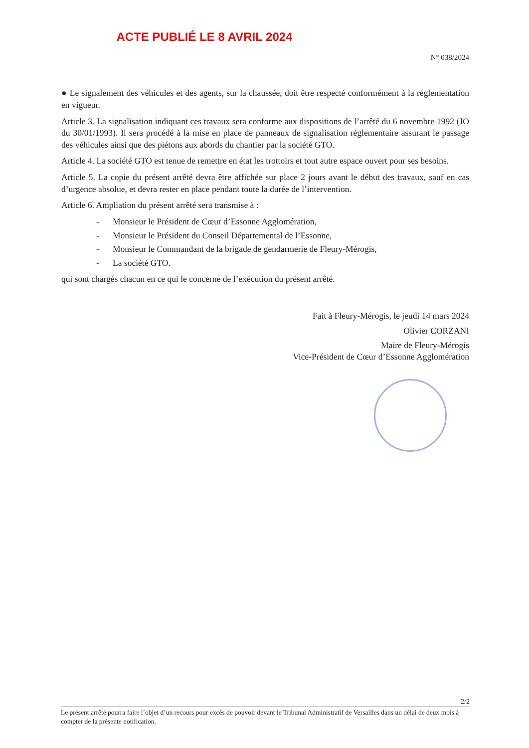ACTE PUBLIÉ LE 8 AVRIL 2024
N° 038/2024
● Le signalement des véhicules et des agents, sur la chaussée, doit être respecté conformément à la réglementation en vigueur.
Article 3. La signalisation indiquant ces travaux sera conforme aux dispositions de l’arrêté du 6 novembre 1992 (JO du 30/01/1993). Il sera procédé à la mise en place de panneaux de signalisation réglementaire assurant le passage des véhicules ainsi que des piétons aux abords du chantier par la société GTO.
Article 4. La société GTO est tenue de remettre en état les trottoirs et tout autre espace ouvert pour ses besoins.
Article 5. La copie du présent arrêté devra être affichée sur place 2 jours avant le début des travaux, sauf en cas d’urgence absolue, et devra rester en place pendant toute la durée de l’intervention.
Article 6. Ampliation du présent arrêté sera transmise à :
- Monsieur le Président de Cœur d’Essonne Agglomération,
- Monsieur le Président du Conseil Départemental de l’Essonne,
- Monsieur le Commandant de la brigade de gendarmerie de Fleury-Mérogis,
- La société GTO.
qui sont chargés chacun en ce qui le concerne de l’exécution du présent arrêté.
Fait à Fleury-Mérogis, le jeudi 14 mars 2024
Olivier CORZANI
Maire de Fleury-Mérogis
Vice-Président de Cœur d’Essonne Agglomération
2/2
Le présent arrêté pourra faire l’objet d’un recours pour excès de pouvoir devant le Tribunal Administratif de Versailles dans un délai de deux mois à compter de la présente notification.